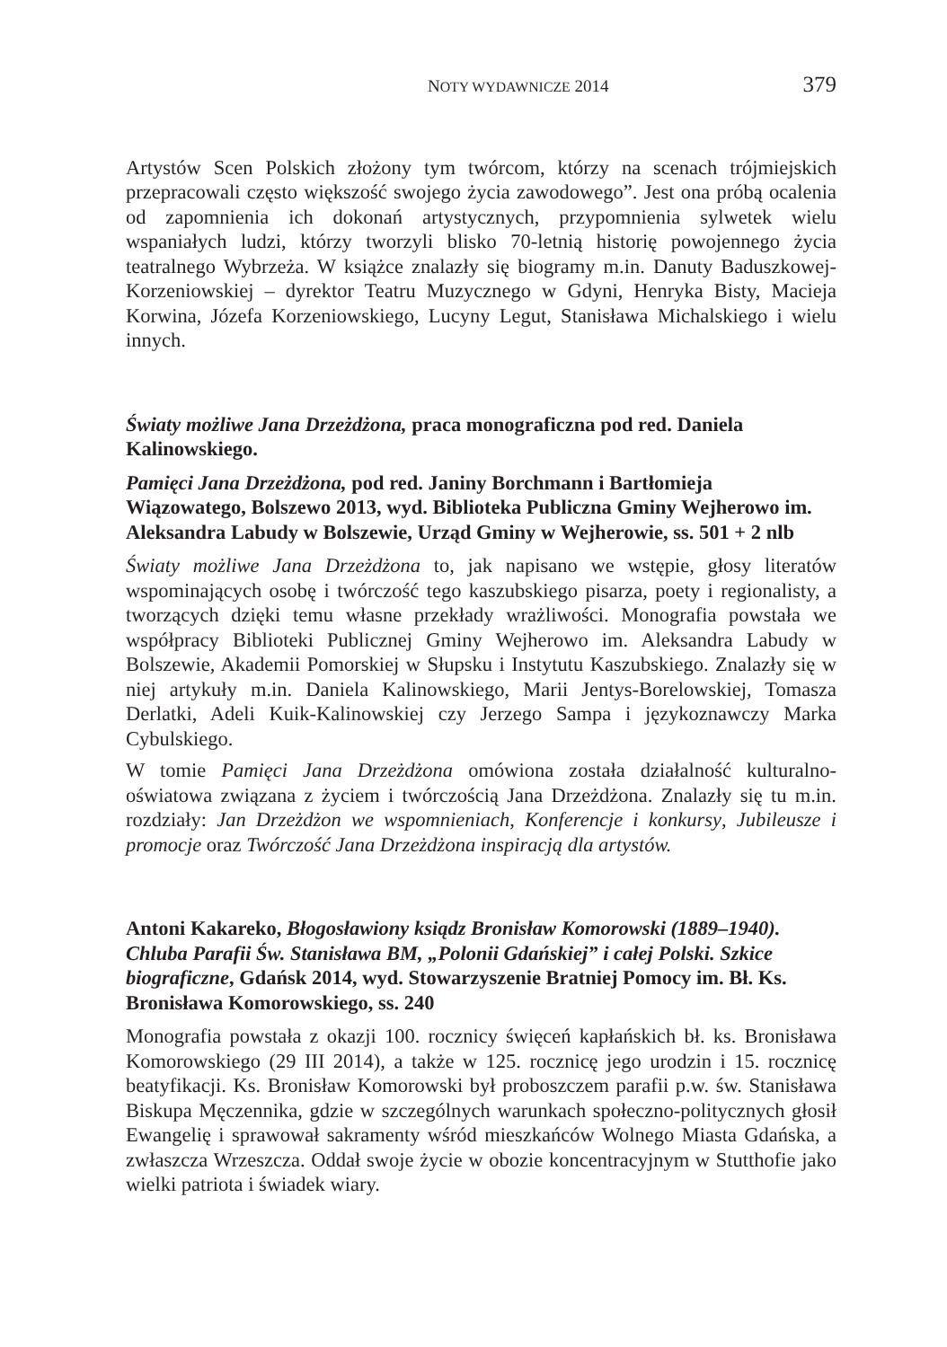NOTY WYDAWNICZE 2014 379
Artystów Scen Polskich złożony tym twórcom, którzy na scenach trójmiejskich przepracowali często większość swojego życia zawodowego”. Jest ona próbą ocalenia od zapomnienia ich dokonań artystycznych, przypomnienia sylwetek wielu wspaniałych ludzi, którzy tworzyli blisko 70-letnią historię powojennego życia teatralnego Wybrzeża. W książce znalazły się biogramy m.in. Danuty Baduszkowej-Korzeniowskiej – dyrektor Teatru Muzycznego w Gdyni, Henryka Bisty, Macieja Korwina, Józefa Korzeniowskiego, Lucyny Legut, Stanisława Michalskiego i wielu innych.
Światy możliwe Jana Drzeżdżona, praca monograficzna pod red. Daniela Kalinowskiego.
Pamięci Jana Drzeżdżona, pod red. Janiny Borchmann i Bartłomieja Wiązowatego, Bolszewo 2013, wyd. Biblioteka Publiczna Gminy Wejherowo im. Aleksandra Labudy w Bolszewie, Urząd Gminy w Wejherowie, ss. 501 + 2 nlb
Światy możliwe Jana Drzeżdżona to, jak napisano we wstępie, głosy literatów wspominających osobę i twórczość tego kaszubskiego pisarza, poety i regionalisty, a tworzących dzięki temu własne przekłady wrażliwości. Monografia powstała we współpracy Biblioteki Publicznej Gminy Wejherowo im. Aleksandra Labudy w Bolszewie, Akademii Pomorskiej w Słupsku i Instytutu Kaszubskiego. Znalazły się w niej artykuły m.in. Daniela Kalinowskiego, Marii Jentys-Borelowskiej, Tomasza Derlatki, Adeli Kuik-Kalinowskiej czy Jerzego Sampa i językoznawczy Marka Cybulskiego.
W tomie Pamięci Jana Drzeżdżona omówiona została działalność kulturalno-oświatowa związana z życiem i twórczością Jana Drzeżdżona. Znalazły się tu m.in. rozdziały: Jan Drzeżdżon we wspomnieniach, Konferencje i konkursy, Jubileusze i promocje oraz Twórczość Jana Drzeżdżona inspiracją dla artystów.
Antoni Kakareko, Błogosławiony ksiądz Bronisław Komorowski (1889–1940). Chluba Parafii Św. Stanisława BM, „Polonii Gdańskiej” i całej Polski. Szkice biograficzne, Gdańsk 2014, wyd. Stowarzyszenie Bratniej Pomocy im. Bł. Ks. Bronisława Komorowskiego, ss. 240
Monografia powstała z okazji 100. rocznicy święceń kapłańskich bł. ks. Bronisława Komorowskiego (29 III 2014), a także w 125. rocznicę jego urodzin i 15. rocznicę beatyfikacji. Ks. Bronisław Komorowski był proboszczem parafii p.w. św. Stanisława Biskupa Męczennika, gdzie w szczególnych warunkach społeczno-politycznych głosił Ewangelię i sprawował sakramenty wśród mieszkańców Wolnego Miasta Gdańska, a zwłaszcza Wrzeszcza. Oddał swoje życie w obozie koncentracyjnym w Stutthofie jako wielki patriota i świadek wiary.